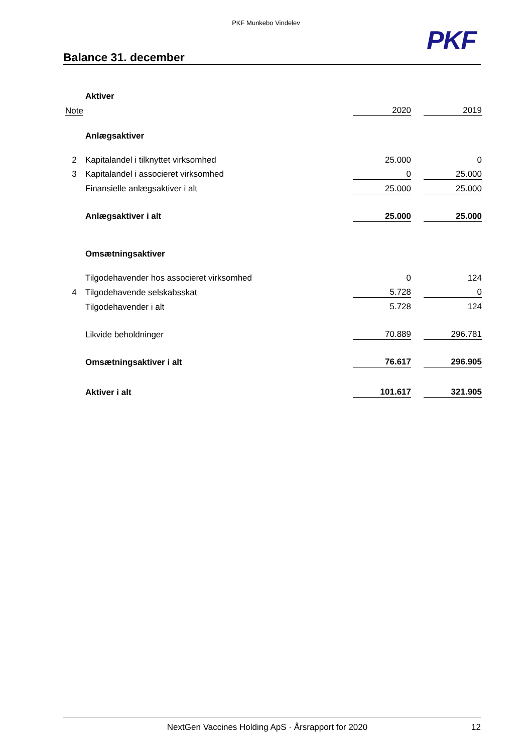PKF Munkebo Vindelev
PKF
Balance 31. december
| | Aktiver | | | |
| Note | | 2020 | | 2019 |
| | Anlægsaktiver | | | |
| 2 | Kapitalandel i tilknyttet virksomhed | 25.000 | | 0 |
| 3 | Kapitalandel i associeret virksomhed | 0 | | 25.000 |
| | Finansielle anlægsaktiver i alt | 25.000 | | 25.000 |
| | Anlægsaktiver i alt | 25.000 | | 25.000 |
| | Omsætningsaktiver | | | |
| | Tilgodehavender hos associeret virksomhed | 0 | | 124 |
| 4 | Tilgodehavende selskabsskat | 5.728 | | 0 |
| | Tilgodehavender i alt | 5.728 | | 124 |
| | Likvide beholdninger | 70.889 | | 296.781 |
| | Omsætningsaktiver i alt | 76.617 | | 296.905 |
| | Aktiver i alt | 101.617 | | 321.905 |
NextGen Vaccines Holding ApS · Årsrapport for 2020 12